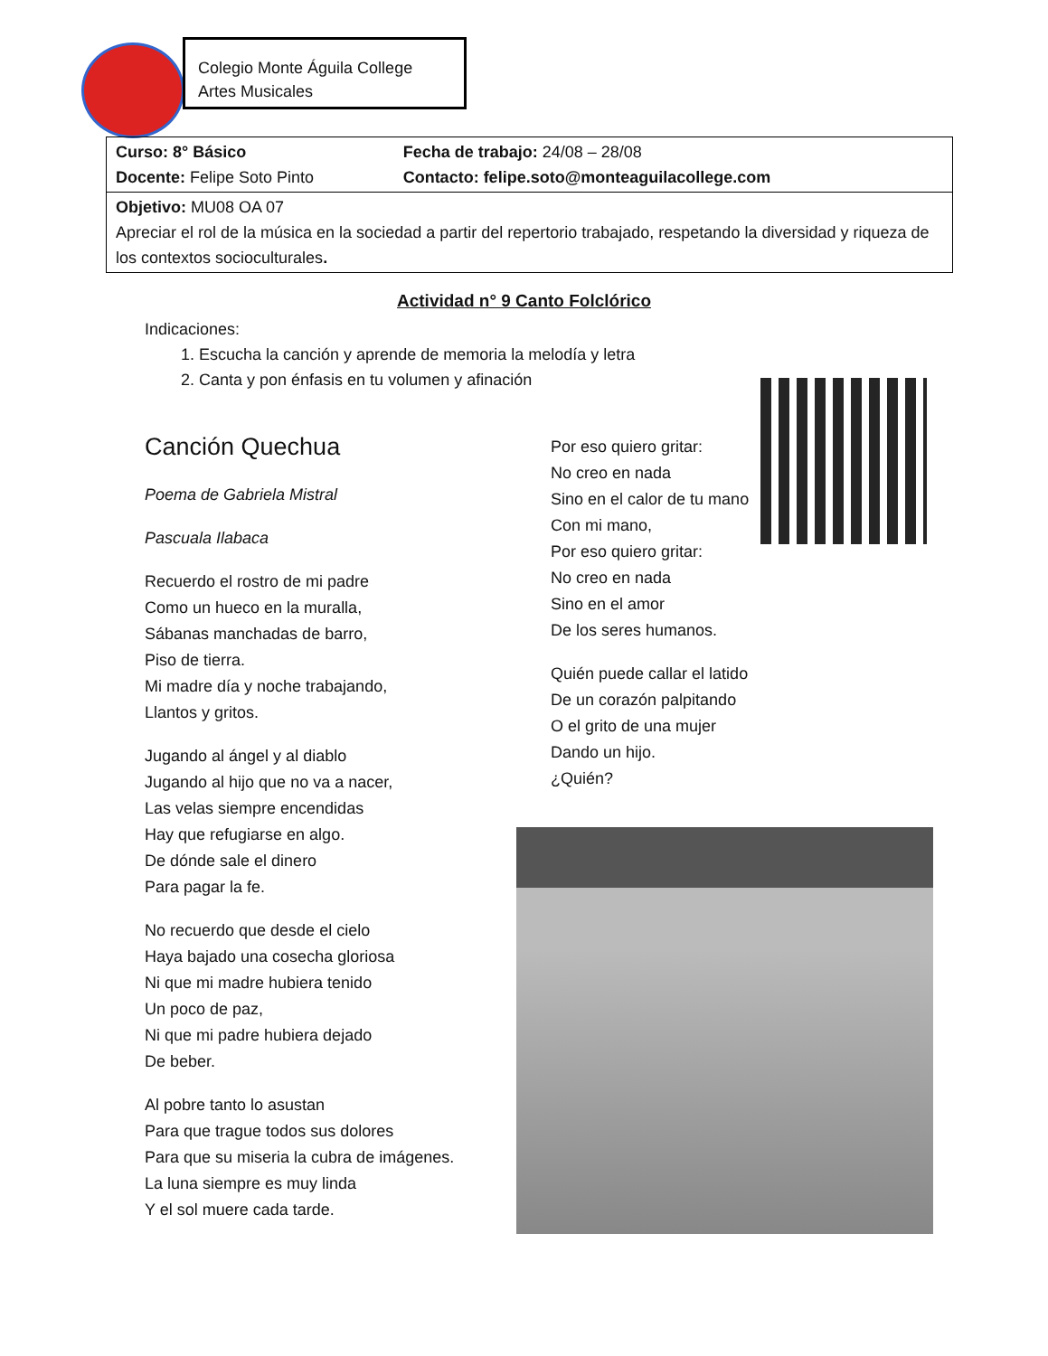Colegio Monte Águila College
Artes Musicales
| Curso: 8° Básico Docente: Felipe Soto Pinto | Fecha de trabajo: 24/08 – 28/08 Contacto: felipe.soto@monteaguilacollege.com |
| Objetivo: MU08 OA 07 Apreciar el rol de la música en la sociedad a partir del repertorio trabajado, respetando la diversidad y riqueza de los contextos socioculturales . | |
Actividad n° 9 Canto Folclórico
Indicaciones:
1. Escucha la canción y aprende de memoria la melodía y letra
2. Canta y pon énfasis en tu volumen y afinación
Canción Quechua
Poema de Gabriela Mistral
Pascuala Ilabaca
Recuerdo el rostro de mi padre
Como un hueco en la muralla,
Sábanas manchadas de barro,
Piso de tierra.
Mi madre día y noche trabajando,
Llantos y gritos.
Jugando al ángel y al diablo
Jugando al hijo que no va a nacer,
Las velas siempre encendidas
Hay que refugiarse en algo.
De dónde sale el dinero
Para pagar la fe.
No recuerdo que desde el cielo
Haya bajado una cosecha gloriosa
Ni que mi madre hubiera tenido
Un poco de paz,
Ni que mi padre hubiera dejado
De beber.
Al pobre tanto lo asustan
Para que trague todos sus dolores
Para que su miseria la cubra de imágenes.
La luna siempre es muy linda
Y el sol muere cada tarde.
Por eso quiero gritar:
No creo en nada
Sino en el calor de tu mano
Con mi mano,
Por eso quiero gritar:
No creo en nada
Sino en el amor
De los seres humanos.
Quién puede callar el latido
De un corazón palpitando
O el grito de una mujer
Dando un hijo.
¿Quién?